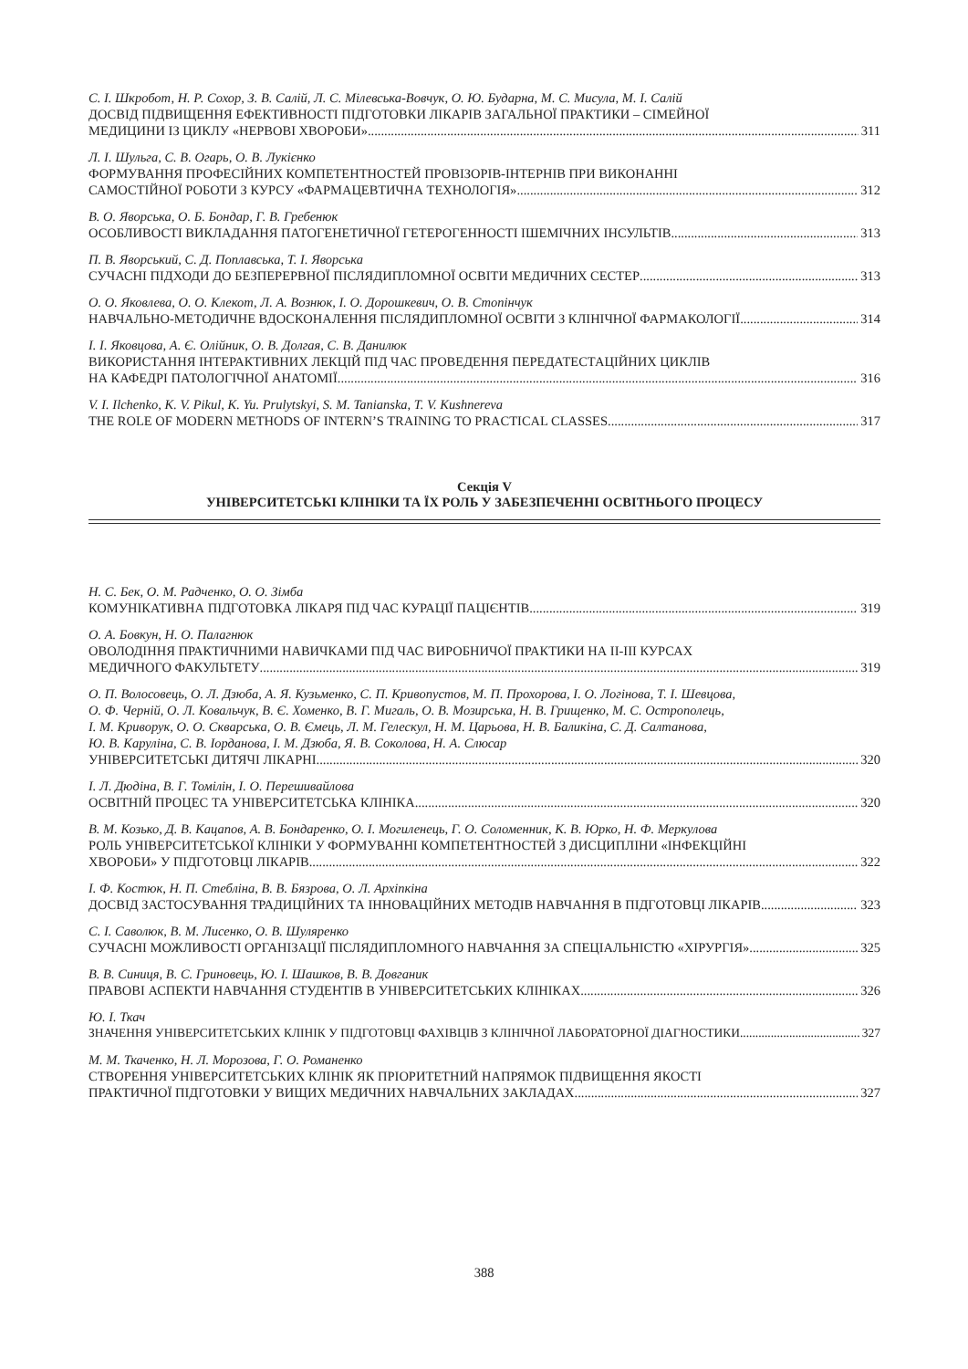С. І. Шкробот, Н. Р. Сохор, З. В. Салій, Л. С. Мілевська-Вовчук, О. Ю. Бударна, М. С. Мисула, М. І. Салій
ДОСВІД ПІДВИЩЕННЯ ЕФЕКТИВНОСТІ ПІДГОТОВКИ ЛІКАРІВ ЗАГАЛЬНОЇ ПРАКТИКИ – СІМЕЙНОЇ
МЕДИЦИНИ ІЗ ЦИКЛУ «НЕРВОВІ ХВОРОБИ» 311
Л. І. Шульга, С. В. Огарь, О. В. Лукієнко
ФОРМУВАННЯ ПРОФЕСІЙНИХ КОМПЕТЕНТНОСТЕЙ ПРОВІЗОРІВ-ІНТЕРНІВ ПРИ ВИКОНАННІ
САМОСТІЙНОЇ РОБОТИ З КУРСУ «ФАРМАЦЕВТИЧНА ТЕХНОЛОГІЯ» 312
В. О. Яворська, О. Б. Бондар, Г. В. Гребенюк
ОСОБЛИВОСТІ ВИКЛАДАННЯ ПАТОГЕНЕТИЧНОЇ ГЕТЕРОГЕННОСТІ ІШЕМІЧНИХ ІНСУЛЬТІВ 313
П. В. Яворський, С. Д. Поплавська, Т. І. Яворська
СУЧАСНІ ПІДХОДИ ДО БЕЗПЕРЕРВНОЇ ПІСЛЯДИПЛОМНОЇ ОСВІТИ МЕДИЧНИХ СЕСТЕР 313
О. О. Яковлева, О. О. Клекот, Л. А. Вознюк, І. О. Дорошкевич, О. В. Стопінчук
НАВЧАЛЬНО-МЕТОДИЧНЕ ВДОСКОНАЛЕННЯ ПІСЛЯДИПЛОМНОЇ ОСВІТИ З КЛІНІЧНОЇ ФАРМАКОЛОГІЇ 314
І. І. Яковцова, А. Є. Олійник, О. В. Долгая, С. В. Данилюк
ВИКОРИСТАННЯ ІНТЕРАКТИВНИХ ЛЕКЦІЙ ПІД ЧАС ПРОВЕДЕННЯ ПЕРЕДАТЕСТАЦІЙНИХ ЦИКЛІВ
НА КАФЕДРІ ПАТОЛОГІЧНОЇ АНАТОМІЇ 316
V. I. Ilchenko, K. V. Pikul, K. Yu. Prulytskyi, S. M. Tanianska, T. V. Kushnereva
THE ROLE OF MODERN METHODS OF INTERN’S TRAINING TO PRACTICAL CLASSES 317
Секція V
УНІВЕРСИТЕТСЬКІ КЛІНІКИ ТА ЇХ РОЛЬ У ЗАБЕЗПЕЧЕННІ ОСВІТНЬОГО ПРОЦЕСУ
Н. С. Бек, О. М. Радченко, О. О. Зімба
КОМУНІКАТИВНА ПІДГОТОВКА ЛІКАРЯ ПІД ЧАС КУРАЦІЇ ПАЦІЄНТІВ 319
О. А. Бовкун, Н. О. Палагнюк
ОВОЛОДІННЯ ПРАКТИЧНИМИ НАВИЧКАМИ ПІД ЧАС ВИРОБНИЧОЇ ПРАКТИКИ НА ІІ-ІІІ КУРСАХ
МЕДИЧНОГО ФАКУЛЬТЕТУ 319
О. П. Волосовець, О. Л. Дзюба, А. Я. Кузьменко, С. П. Кривопустов, М. П. Прохорова, І. О. Логінова, Т. І. Шевцова,
О. Ф. Черній, О. Л. Ковальчук, В. Є. Хоменко, В. Г. Мигаль, О. В. Мозирська, Н. В. Грищенко, М. С. Острополець,
І. М. Криворук, О. О. Скварська, О. В. Ємець, Л. М. Гелескул, Н. М. Царьова, Н. В. Баликіна, С. Д. Салтанова,
Ю. В. Каруліна, С. В. Іорданова, І. М. Дзюба, Я. В. Соколова, Н. А. Слюсар
УНІВЕРСИТЕТСЬКІ ДИТЯЧІ ЛІКАРНІ 320
І. Л. Дюдіна, В. Г. Томілін, І. О. Перешивайлова
ОСВІТНІЙ ПРОЦЕС ТА УНІВЕРСИТЕТСЬКА КЛІНІКА 320
В. М. Козько, Д. В. Кацапов, А. В. Бондаренко, О. І. Могиленець, Г. О. Соломенник, К. В. Юрко, Н. Ф. Меркулова
РОЛЬ УНІВЕРСИТЕТСЬКОЇ КЛІНІКИ У ФОРМУВАННІ КОМПЕТЕНТНОСТЕЙ З ДИСЦИПЛІНИ «ІНФЕКЦІЙНІ
ХВОРОБИ» У ПІДГОТОВЦІ ЛІКАРІВ 322
І. Ф. Костюк, Н. П. Стебліна, В. В. Бязрова, О. Л. Архіпкіна
ДОСВІД ЗАСТОСУВАННЯ ТРАДИЦІЙНИХ ТА ІННОВАЦІЙНИХ МЕТОДІВ НАВЧАННЯ В ПІДГОТОВЦІ ЛІКАРІВ 323
С. І. Саволюк, В. М. Лисенко, О. В. Шуляренко
СУЧАСНІ МОЖЛИВОСТІ ОРГАНІЗАЦІЇ ПІСЛЯДИПЛОМНОГО НАВЧАННЯ ЗА СПЕЦІАЛЬНІСТЮ «ХІРУРГІЯ» 325
В. В. Синиця, В. С. Гриновець, Ю. І. Шашков, В. В. Довганик
ПРАВОВІ АСПЕКТИ НАВЧАННЯ СТУДЕНТІВ В УНІВЕРСИТЕТСЬКИХ КЛІНІКАХ 326
Ю. І. Ткач
ЗНАЧЕННЯ УНІВЕРСИТЕТСЬКИХ КЛІНІК У ПІДГОТОВЦІ ФАХІВЦІВ З КЛІНІЧНОЇ ЛАБОРАТОРНОЇ ДІАГНОСТИКИ 327
М. М. Ткаченко, Н. Л. Морозова, Г. О. Романенко
СТВОРЕННЯ УНІВЕРСИТЕТСЬКИХ КЛІНІК ЯК ПРІОРИТЕТНИЙ НАПРЯМОК ПІДВИЩЕННЯ ЯКОСТІ
ПРАКТИЧНОЇ ПІДГОТОВКИ У ВИЩИХ МЕДИЧНИХ НАВЧАЛЬНИХ ЗАКЛАДАХ 327
388